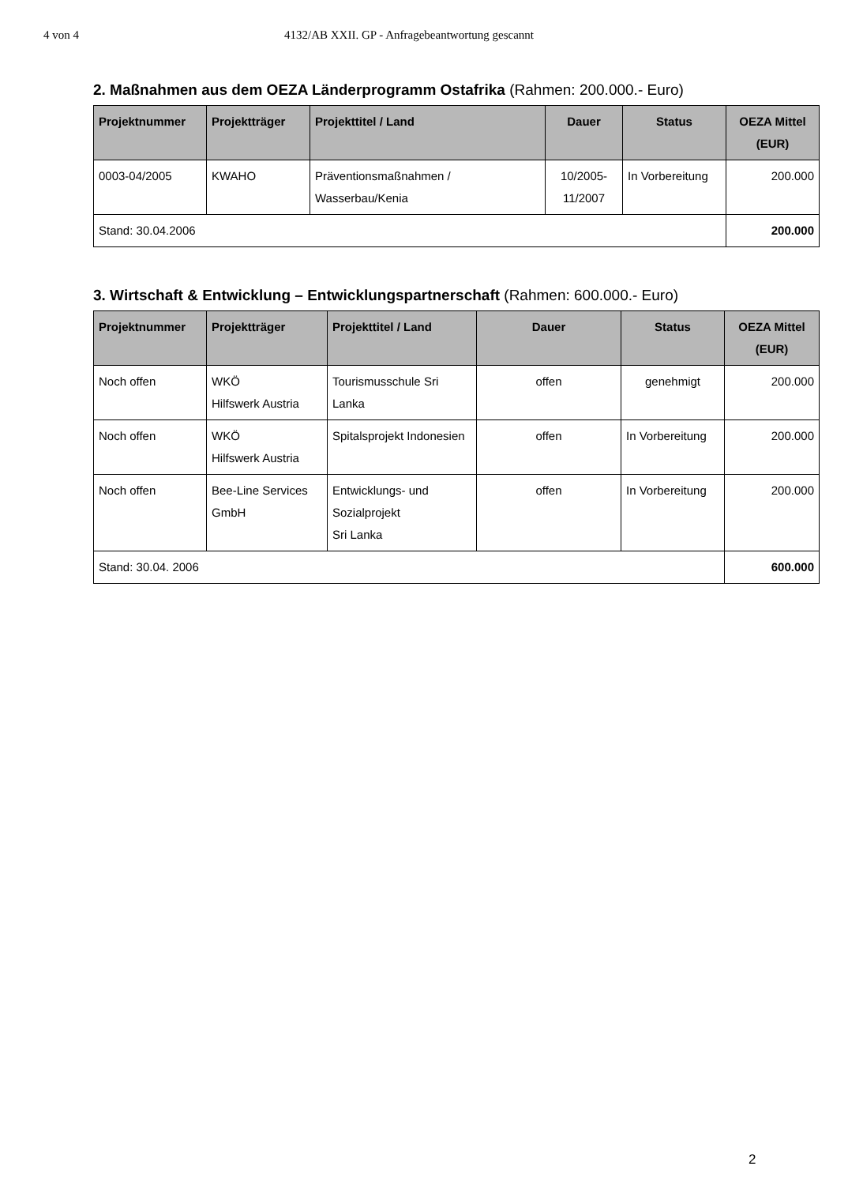4 von 4 4132/AB XXII. GP - Anfragebeantwortung gescannt
2. Maßnahmen aus dem OEZA Länderprogramm Ostafrika (Rahmen: 200.000.- Euro)
| Projektnummer | Projektträger | Projekttitel / Land | Dauer | Status | OEZA Mittel (EUR) |
| --- | --- | --- | --- | --- | --- |
| 0003-04/2005 | KWAHO | Präventionsmaßnahmen / Wasserbau/Kenia | 10/2005- 11/2007 | In Vorbereitung | 200.000 |
| Stand: 30.04.2006 | | | | | 200.000 |
3. Wirtschaft & Entwicklung – Entwicklungspartnerschaft (Rahmen: 600.000.- Euro)
| Projektnummer | Projektträger | Projekttitel / Land | Dauer | Status | OEZA Mittel (EUR) |
| --- | --- | --- | --- | --- | --- |
| Noch offen | WKÖ Hilfswerk Austria | Tourismusschule Sri Lanka | offen | genehmigt | 200.000 |
| Noch offen | WKÖ Hilfswerk Austria | Spitalsprojekt Indonesien | offen | In Vorbereitung | 200.000 |
| Noch offen | Bee-Line Services GmbH | Entwicklungs- und Sozialprojekt Sri Lanka | offen | In Vorbereitung | 200.000 |
| Stand: 30.04. 2006 | | | | | 600.000 |
2